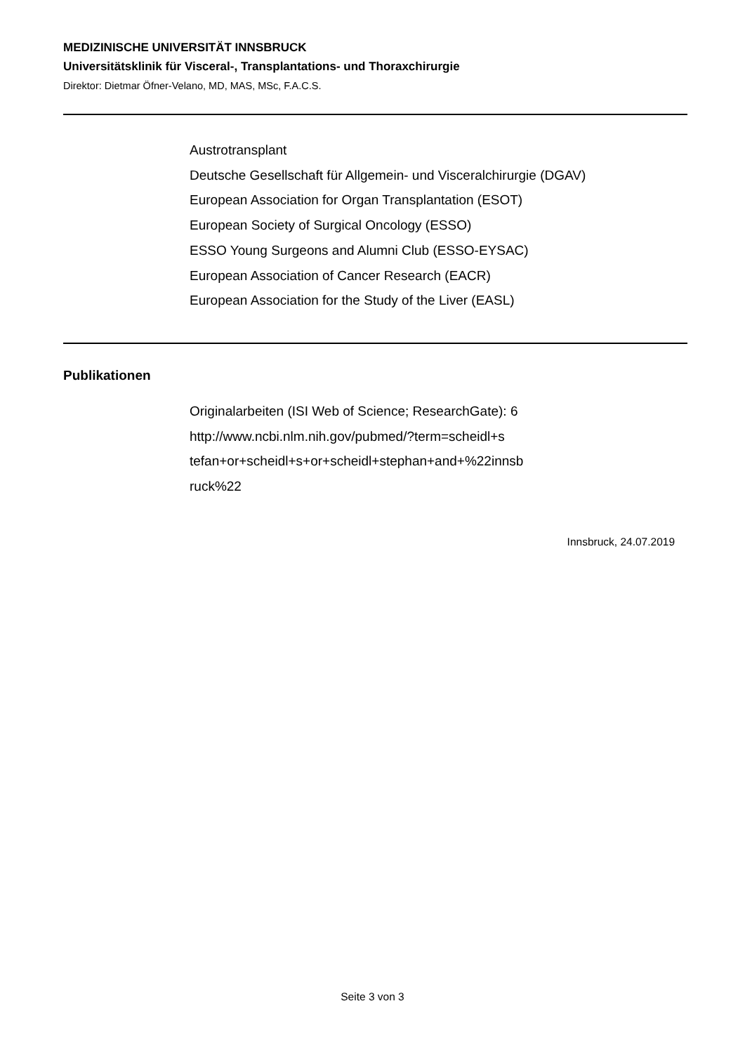MEDIZINISCHE UNIVERSITÄT INNSBRUCK
Universitätsklinik für Visceral-, Transplantations- und Thoraxchirurgie
Direktor: Dietmar Öfner-Velano, MD, MAS, MSc, F.A.C.S.
Austrotransplant
Deutsche Gesellschaft für Allgemein- und Visceralchirurgie (DGAV)
European Association for Organ Transplantation (ESOT)
European Society of Surgical Oncology (ESSO)
ESSO Young Surgeons and Alumni Club (ESSO-EYSAC)
European Association of Cancer Research (EACR)
European Association for the Study of the Liver (EASL)
Publikationen
Originalarbeiten (ISI Web of Science; ResearchGate): 6
http://www.ncbi.nlm.nih.gov/pubmed/?term=scheidl+s
tefan+or+scheidl+s+or+scheidl+stephan+and+%22innsb
ruck%22
Innsbruck, 24.07.2019
Seite 3 von 3